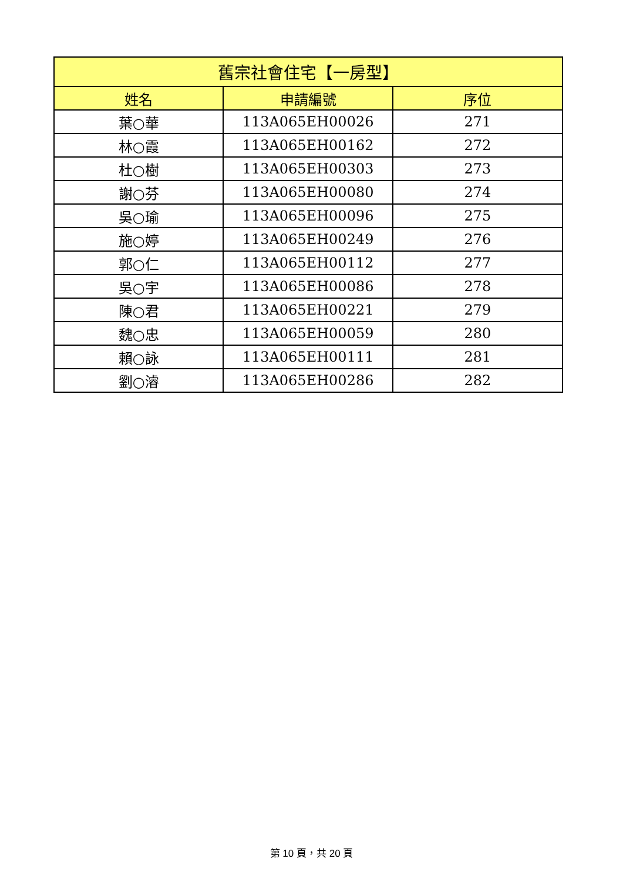| 舊宗社會住宅【一房型】 | | |
| --- | --- | --- |
| 姓名 | 申請編號 | 序位 |
| 葉○華 | 113A065EH00026 | 271 |
| 林○霞 | 113A065EH00162 | 272 |
| 杜○樹 | 113A065EH00303 | 273 |
| 謝○芬 | 113A065EH00080 | 274 |
| 吳○瑜 | 113A065EH00096 | 275 |
| 施○婷 | 113A065EH00249 | 276 |
| 郭○仁 | 113A065EH00112 | 277 |
| 吳○宇 | 113A065EH00086 | 278 |
| 陳○君 | 113A065EH00221 | 279 |
| 魏○忠 | 113A065EH00059 | 280 |
| 賴○詠 | 113A065EH00111 | 281 |
| 劉○濬 | 113A065EH00286 | 282 |
第 10 頁，共 20 頁